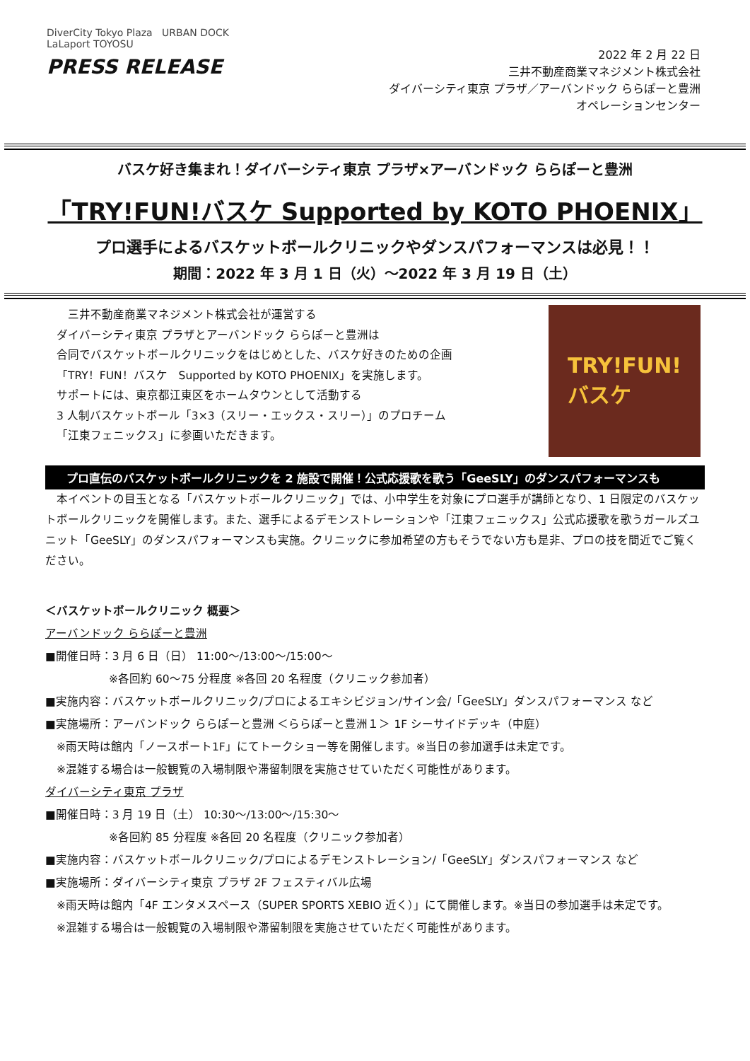DiverCity Tokyo Plaza URBAN DOCK LaLaport TOYOSU
PRESS RELEASE
2022 年 2 月 22 日
三井不動産商業マネジメント株式会社
ダイバーシティ東京 プラザ／アーバンドック ららぽーと豊洲
オペレーションセンター
バスケ好き集まれ！ダイバーシティ東京 プラザ×アーバンドック ららぽーと豊洲
「TRY!FUN!バスケ Supported by KOTO PHOENIX」
プロ選手によるバスケットボールクリニックやダンスパフォーマンスは必見！！
期間：2022 年 3 月 1 日（火）～2022 年 3 月 19 日（土）
　三井不動産商業マネジメント株式会社が運営する
ダイバーシティ東京 プラザとアーバンドック ららぽーと豊洲は
合同でバスケットボールクリニックをはじめとした、バスケ好きのための企画
「TRY！FUN！バスケ　Supported by KOTO PHOENIX」を実施します。
サポートには、東京都江東区をホームタウンとして活動する
3 人制バスケットボール「3×3（スリー・エックス・スリー）」のプロチーム
「江東フェニックス」に参画いただきます。
TRY!FUN!
バスケ
プロ直伝のバスケットボールクリニックを 2 施設で開催！公式応援歌を歌う「GeeSLY」のダンスパフォーマンスも
　本イベントの目玉となる「バスケットボールクリニック」では、小中学生を対象にプロ選手が講師となり、1 日限定のバスケットボールクリニックを開催します。また、選手によるデモンストレーションや「江東フェニックス」公式応援歌を歌うガールズユニット「GeeSLY」のダンスパフォーマンスも実施。クリニックに参加希望の方もそうでない方も是非、プロの技を間近でご覧ください。
＜バスケットボールクリニック 概要＞
アーバンドック ららぽーと豊洲
■開催日時：3 月 6 日（日） 11:00～/13:00～/15:00～
※各回約 60～75 分程度 ※各回 20 名程度（クリニック参加者）
■実施内容：バスケットボールクリニック/プロによるエキシビジョン/サイン会/「GeeSLY」ダンスパフォーマンス など
■実施場所：アーバンドック ららぽーと豊洲 ＜ららぽーと豊洲１＞ 1F シーサイドデッキ（中庭）
　※雨天時は館内「ノースポート1F」にてトークショー等を開催します。※当日の参加選手は未定です。
　※混雑する場合は一般観覧の入場制限や滞留制限を実施させていただく可能性があります。
ダイバーシティ東京 プラザ
■開催日時：3 月 19 日（土） 10:30～/13:00～/15:30～
※各回約 85 分程度 ※各回 20 名程度（クリニック参加者）
■実施内容：バスケットボールクリニック/プロによるデモンストレーション/「GeeSLY」ダンスパフォーマンス など
■実施場所：ダイバーシティ東京 プラザ 2F フェスティバル広場
　※雨天時は館内「4F エンタメスペース（SUPER SPORTS XEBIO 近く）」にて開催します。※当日の参加選手は未定です。
　※混雑する場合は一般観覧の入場制限や滞留制限を実施させていただく可能性があります。